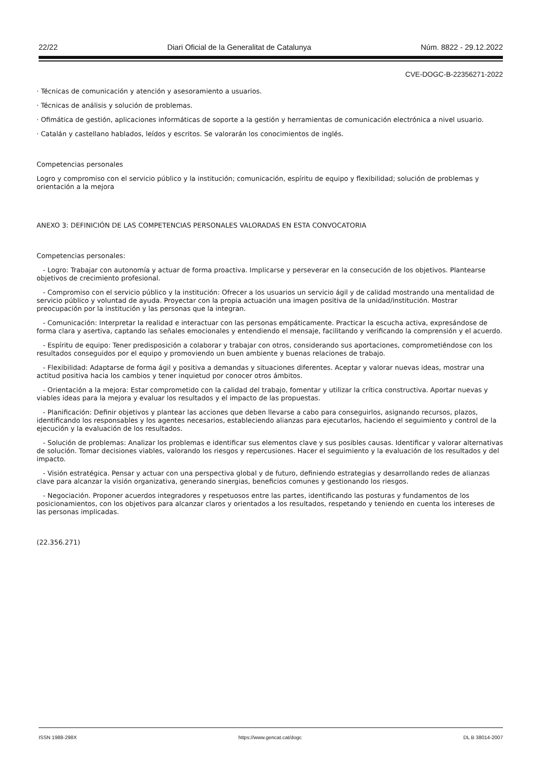22/22 Diari Oficial de la Generalitat de Catalunya Núm. 8822 - 29.12.2022
CVE-DOGC-B-22356271-2022
· Técnicas de comunicación y atención y asesoramiento a usuarios.
· Técnicas de análisis y solución de problemas.
· Ofimática de gestión, aplicaciones informáticas de soporte a la gestión y herramientas de comunicación electrónica a nivel usuario.
· Catalán y castellano hablados, leídos y escritos. Se valorarán los conocimientos de inglés.
Competencias personales
Logro y compromiso con el servicio público y la institución; comunicación, espíritu de equipo y flexibilidad; solución de problemas y orientación a la mejora
ANEXO 3: DEFINICIÓN DE LAS COMPETENCIAS PERSONALES VALORADAS EN ESTA CONVOCATORIA
Competencias personales:
- Logro: Trabajar con autonomía y actuar de forma proactiva. Implicarse y perseverar en la consecución de los objetivos. Plantearse objetivos de crecimiento profesional.
- Compromiso con el servicio público y la institución: Ofrecer a los usuarios un servicio ágil y de calidad mostrando una mentalidad de servicio público y voluntad de ayuda. Proyectar con la propia actuación una imagen positiva de la unidad/institución. Mostrar preocupación por la institución y las personas que la integran.
- Comunicación: Interpretar la realidad e interactuar con las personas empáticamente. Practicar la escucha activa, expresándose de forma clara y asertiva, captando las señales emocionales y entendiendo el mensaje, facilitando y verificando la comprensión y el acuerdo.
- Espíritu de equipo: Tener predisposición a colaborar y trabajar con otros, considerando sus aportaciones, comprometiéndose con los resultados conseguidos por el equipo y promoviendo un buen ambiente y buenas relaciones de trabajo.
- Flexibilidad: Adaptarse de forma ágil y positiva a demandas y situaciones diferentes. Aceptar y valorar nuevas ideas, mostrar una actitud positiva hacia los cambios y tener inquietud por conocer otros ámbitos.
- Orientación a la mejora: Estar comprometido con la calidad del trabajo, fomentar y utilizar la crítica constructiva. Aportar nuevas y viables ideas para la mejora y evaluar los resultados y el impacto de las propuestas.
- Planificación: Definir objetivos y plantear las acciones que deben llevarse a cabo para conseguirlos, asignando recursos, plazos, identificando los responsables y los agentes necesarios, estableciendo alianzas para ejecutarlos, haciendo el seguimiento y control de la ejecución y la evaluación de los resultados.
- Solución de problemas: Analizar los problemas e identificar sus elementos clave y sus posibles causas. Identificar y valorar alternativas de solución. Tomar decisiones viables, valorando los riesgos y repercusiones. Hacer el seguimiento y la evaluación de los resultados y del impacto.
- Visión estratégica. Pensar y actuar con una perspectiva global y de futuro, definiendo estrategias y desarrollando redes de alianzas clave para alcanzar la visión organizativa, generando sinergias, beneficios comunes y gestionando los riesgos.
- Negociación. Proponer acuerdos integradores y respetuosos entre las partes, identificando las posturas y fundamentos de los posicionamientos, con los objetivos para alcanzar claros y orientados a los resultados, respetando y teniendo en cuenta los intereses de las personas implicadas.
(22.356.271)
ISSN 1988-298X https://www.gencat.cat/dogc DL B 38014-2007